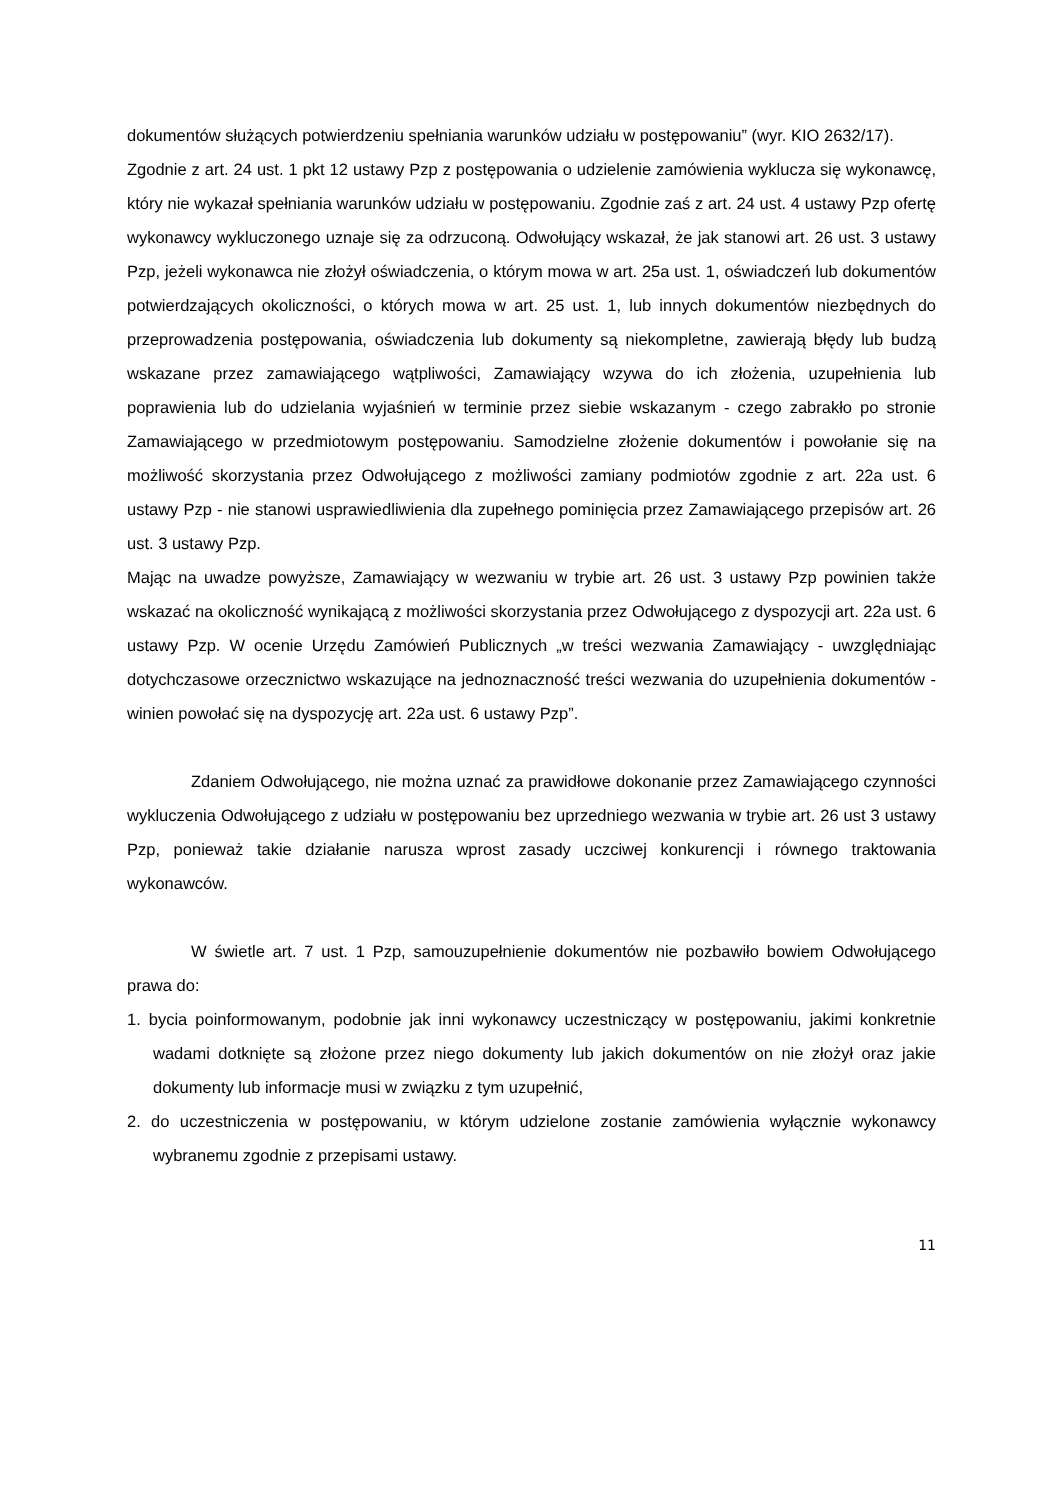dokumentów służących potwierdzeniu spełniania warunków udziału w postępowaniu” (wyr. KIO 2632/17).
Zgodnie z art. 24 ust. 1 pkt 12 ustawy Pzp z postępowania o udzielenie zamówienia wyklucza się wykonawcę, który nie wykazał spełniania warunków udziału w postępowaniu. Zgodnie zaś z art. 24 ust. 4 ustawy Pzp ofertę wykonawcy wykluczonego uznaje się za odrzuconą. Odwołujący wskazał, że jak stanowi art. 26 ust. 3 ustawy Pzp, jeżeli wykonawca nie złożył oświadczenia, o którym mowa w art. 25a ust. 1, oświadczeń lub dokumentów potwierdzających okoliczności, o których mowa w art. 25 ust. 1, lub innych dokumentów niezbędnych do przeprowadzenia postępowania, oświadczenia lub dokumenty są niekompletne, zawierają błędy lub budzą wskazane przez zamawiającego wątpliwości, Zamawiający wzywa do ich złożenia, uzupełnienia lub poprawienia lub do udzielania wyjaśnień w terminie przez siebie wskazanym - czego zabrakło po stronie Zamawiającego w przedmiotowym postępowaniu. Samodzielne złożenie dokumentów i powołanie się na możliwość skorzystania przez Odwołującego z możliwości zamiany podmiotów zgodnie z art. 22a ust. 6 ustawy Pzp - nie stanowi usprawiedliwienia dla zupełnego pominięcia przez Zamawiającego przepisów art. 26 ust. 3 ustawy Pzp.
Mając na uwadze powyższe, Zamawiający w wezwaniu w trybie art. 26 ust. 3 ustawy Pzp powinien także wskazać na okoliczność wynikającą z możliwości skorzystania przez Odwołującego z dyspozycji art. 22a ust. 6 ustawy Pzp. W ocenie Urzędu Zamówień Publicznych „w treści wezwania Zamawiający - uwzględniając dotychczasowe orzecznictwo wskazujące na jednoznaczność treści wezwania do uzupełnienia dokumentów - winien powołać się na dyspozycję art. 22a ust. 6 ustawy Pzp”.
Zdaniem Odwołującego, nie można uznać za prawidłowe dokonanie przez Zamawiającego czynności wykluczenia Odwołującego z udziału w postępowaniu bez uprzedniego wezwania w trybie art. 26 ust 3 ustawy Pzp, ponieważ takie działanie narusza wprost zasady uczciwej konkurencji i równego traktowania wykonawców.
W świetle art. 7 ust. 1 Pzp, samouzupełnienie dokumentów nie pozbawiło bowiem Odwołującego prawa do:
1. bycia poinformowanym, podobnie jak inni wykonawcy uczestniczący w postępowaniu, jakimi konkretnie wadami dotknięte są złożone przez niego dokumenty lub jakich dokumentów on nie złożył oraz jakie dokumenty lub informacje musi w związku z tym uzupełnić,
2. do uczestniczenia w postępowaniu, w którym udzielone zostanie zamówienia wyłącznie wykonawcy wybranemu zgodnie z przepisami ustawy.
11